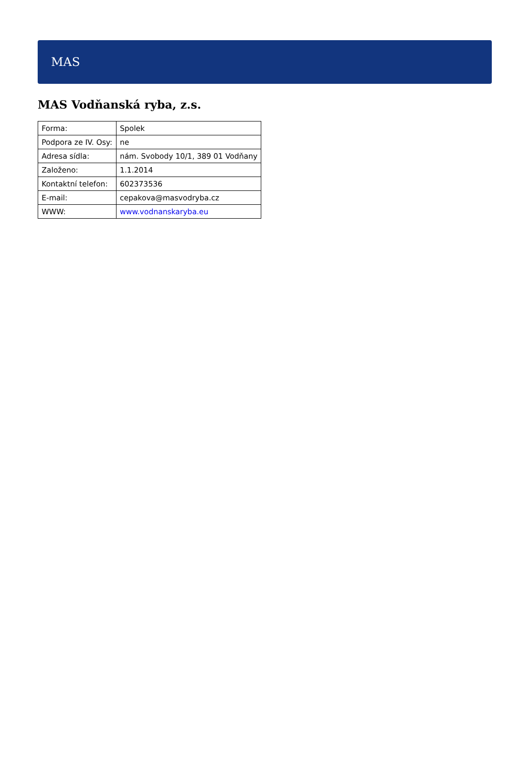MAS
MAS Vodňanská ryba, z.s.
| Forma: | Spolek |
| Podpora ze IV. Osy: | ne |
| Adresa sídla: | nám. Svobody 10/1, 389 01 Vodňany |
| Založeno: | 1.1.2014 |
| Kontaktní telefon: | 602373536 |
| E-mail: | cepakova@masvodryba.cz |
| WWW: | www.vodnanskaryba.eu |